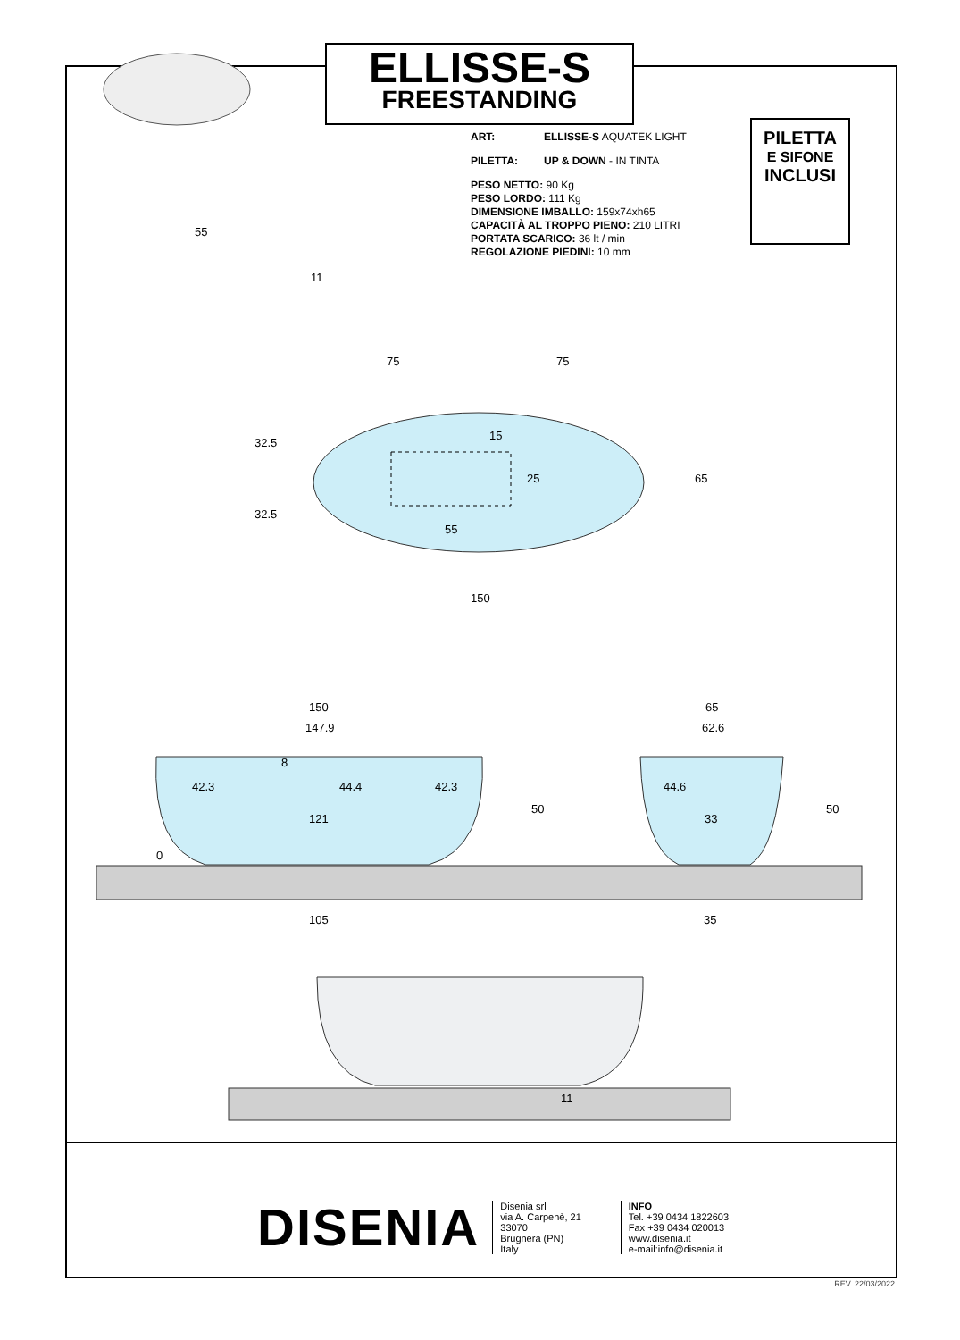55
11
75
75
15
55
150
150
147.9
121
65
62.6
33
105
35
11
50
50
65
25
32.5
32.5
42.3
44.4
42.3
44.6
8
0
ELLISSE-S
FREESTANDING
ART: ELLISSE-S AQUATEK LIGHT
PILETTA: UP & DOWN - IN TINTA
PESO NETTO: 90 Kg
PESO LORDO: 111 Kg
DIMENSIONE IMBALLO: 159x74xh65
CAPACITÀ AL TROPPO PIENO: 210 LITRI
PORTATA SCARICO: 36 lt / min
REGOLAZIONE PIEDINI: 10 mm
PILETTA
E SIFONE
INCLUSI
DISENIA
Disenia srl
via A. Carpenè, 21
33070
Brugnera (PN)
Italy
INFO
Tel. +39 0434 1822603
Fax +39 0434 020013
www.disenia.it
e-mail:info@disenia.it
REV. 22/03/2022